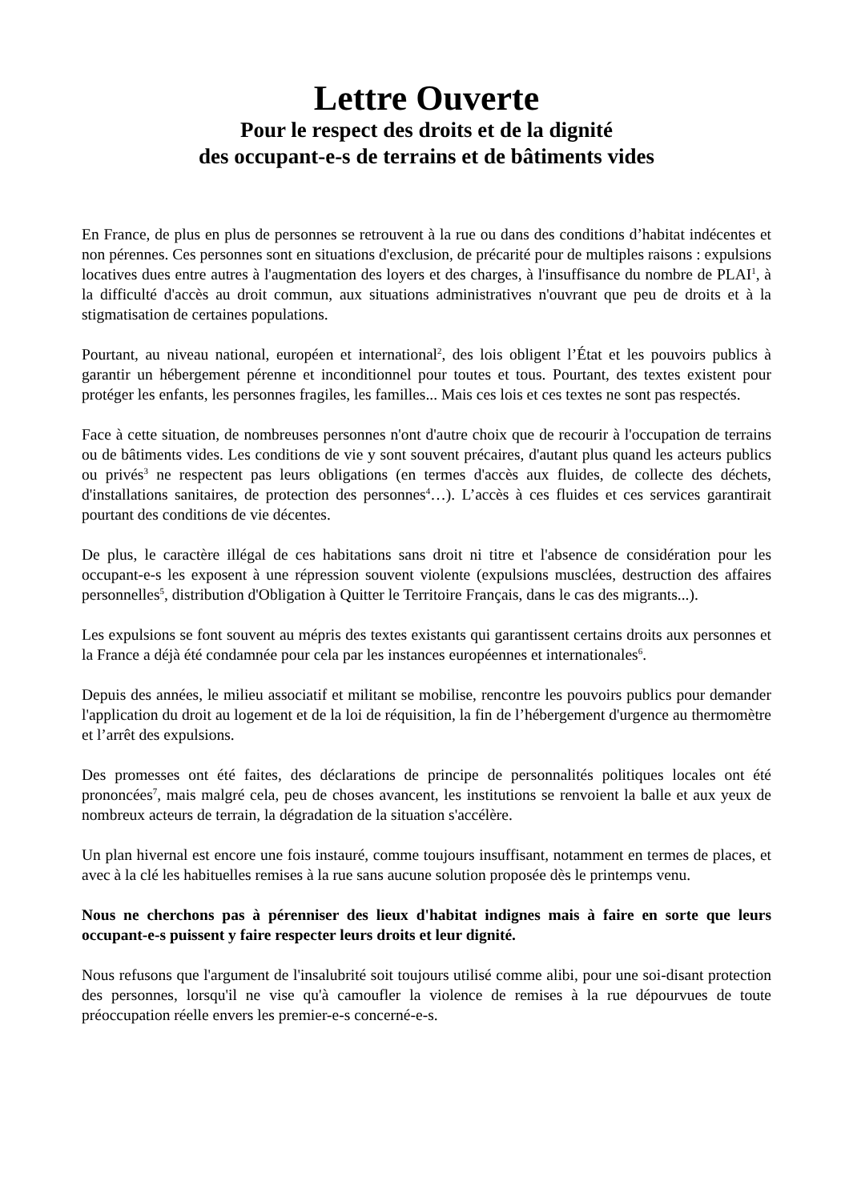Lettre Ouverte
Pour le respect des droits et de la dignité
des occupant-e-s de terrains et de bâtiments vides
En France, de plus en plus de personnes se retrouvent à la rue ou dans des conditions d’habitat indécentes et non pérennes. Ces personnes sont en situations d'exclusion, de précarité pour de multiples raisons : expulsions locatives dues entre autres à l'augmentation des loyers et des charges, à l'insuffisance du nombre de PLAI<sup>1</sup>, à la difficulté d'accès au droit commun, aux situations administratives n'ouvrant que peu de droits et à la stigmatisation de certaines populations.
Pourtant, au niveau national, européen et international<sup>2</sup>, des lois obligent l’État et les pouvoirs publics à garantir un hébergement pérenne et inconditionnel pour toutes et tous. Pourtant, des textes existent pour protéger les enfants, les personnes fragiles, les familles... Mais ces lois et ces textes ne sont pas respectés.
Face à cette situation, de nombreuses personnes n'ont d'autre choix que de recourir à l'occupation de terrains ou de bâtiments vides. Les conditions de vie y sont souvent précaires, d'autant plus quand les acteurs publics ou privés<sup>3</sup> ne respectent pas leurs obligations (en termes d'accès aux fluides, de collecte des déchets, d'installations sanitaires, de protection des personnes<sup>4</sup>…). L’accès à ces fluides et ces services garantirait pourtant des conditions de vie décentes.
De plus, le caractère illégal de ces habitations sans droit ni titre et l'absence de considération pour les occupant-e-s les exposent à une répression souvent violente (expulsions musclées, destruction des affaires personnelles<sup>5</sup>, distribution d'Obligation à Quitter le Territoire Français, dans le cas des migrants...).
Les expulsions se font souvent au mépris des textes existants qui garantissent certains droits aux personnes et la France a déjà été condamnée pour cela par les instances européennes et internationales<sup>6</sup>.
Depuis des années, le milieu associatif et militant se mobilise, rencontre les pouvoirs publics pour demander l'application du droit au logement et de la loi de réquisition, la fin de l’hébergement d'urgence au thermomètre et l’arrêt des expulsions.
Des promesses ont été faites, des déclarations de principe de personnalités politiques locales ont été prononcées<sup>7</sup>, mais malgré cela, peu de choses avancent, les institutions se renvoient la balle et aux yeux de nombreux acteurs de terrain, la dégradation de la situation s'accélère.
Un plan hivernal est encore une fois instauré, comme toujours insuffisant, notamment en termes de places, et avec à la clé les habituelles remises à la rue sans aucune solution proposée dès le printemps venu.
Nous ne cherchons pas à pérenniser des lieux d'habitat indignes mais à faire en sorte que leurs occupant-e-s puissent y faire respecter leurs droits et leur dignité.
Nous refusons que l'argument de l'insalubrité soit toujours utilisé comme alibi, pour une soi-disant protection des personnes, lorsqu'il ne vise qu'à camoufler la violence de remises à la rue dépourvues de toute préoccupation réelle envers les premier-e-s concerné-e-s.